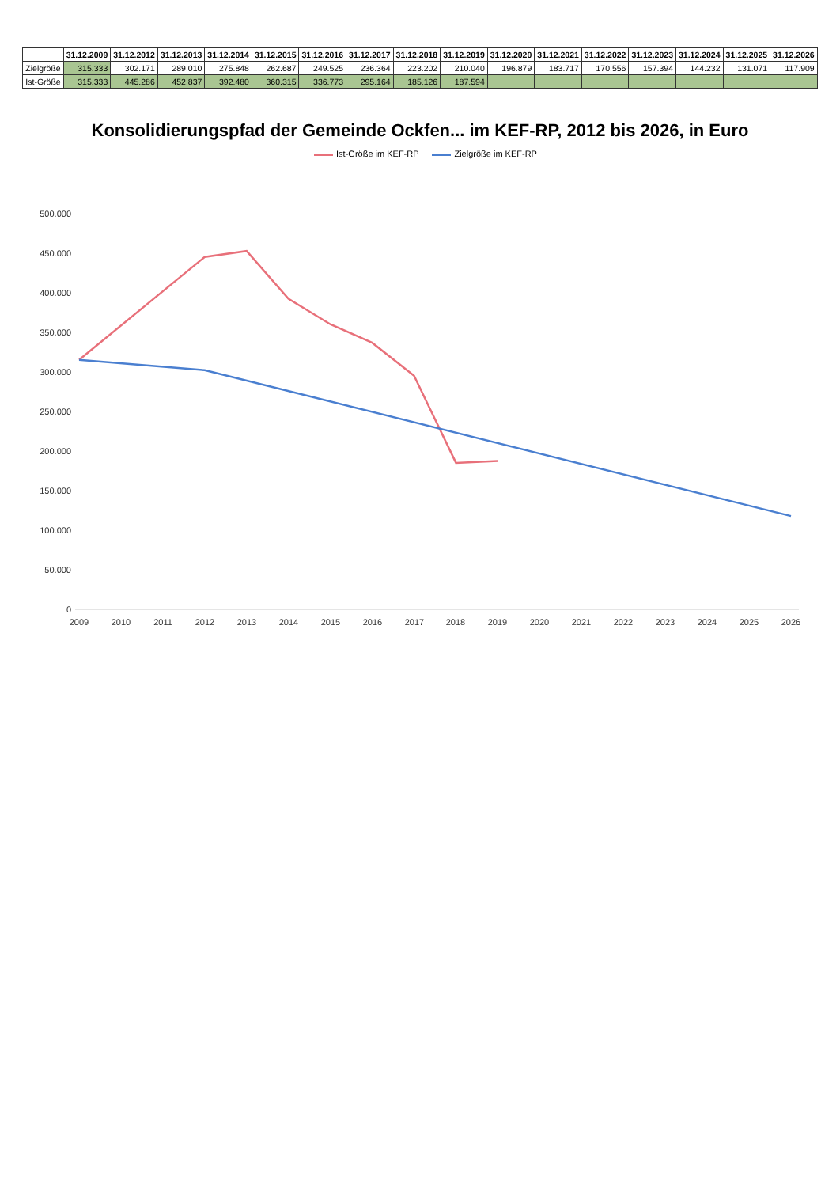| | 31.12.2009 | 31.12.2012 | 31.12.2013 | 31.12.2014 | 31.12.2015 | 31.12.2016 | 31.12.2017 | 31.12.2018 | 31.12.2019 | 31.12.2020 | 31.12.2021 | 31.12.2022 | 31.12.2023 | 31.12.2024 | 31.12.2025 | 31.12.2026 |
| --- | --- | --- | --- | --- | --- | --- | --- | --- | --- | --- | --- | --- | --- | --- | --- | --- |
| Zielgröße | 315.333 | 302.171 | 289.010 | 275.848 | 262.687 | 249.525 | 236.364 | 223.202 | 210.040 | 196.879 | 183.717 | 170.556 | 157.394 | 144.232 | 131.071 | 117.909 |
| Ist-Größe | 315.333 | 445.286 | 452.837 | 392.480 | 360.315 | 336.773 | 295.164 | 185.126 | 187.594 | | | | | | | |
Konsolidierungspfad der Gemeinde Ockfen... im KEF-RP, 2012 bis 2026, in Euro
Ist-Größe im KEF-RP Zielgröße im KEF-RP
0
50.000
100.000
150.000
200.000
250.000
300.000
350.000
400.000
450.000
500.000
2009
2010
2011
2012
2013
2014
2015
2016
2017
2018
2019
2020
2021
2022
2023
2024
2025
2026